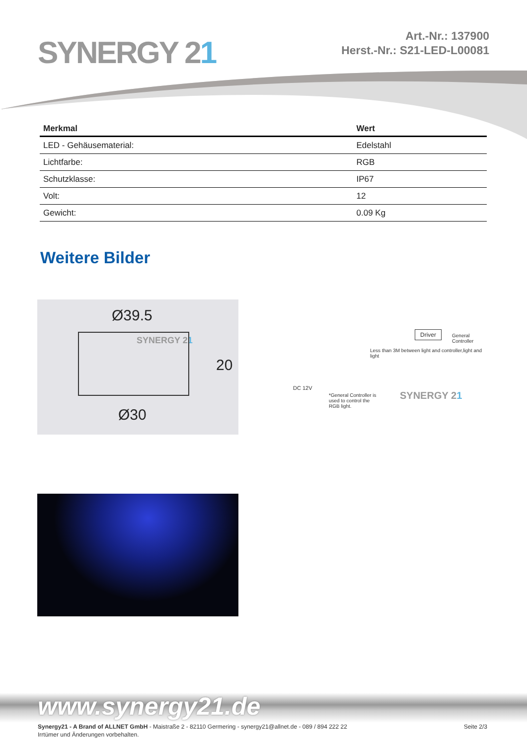SYNERGY 21
Art.-Nr.: 137900
Herst.-Nr.: S21-LED-L00081
| Merkmal | Wert |
| --- | --- |
| LED - Gehäusematerial: | Edelstahl |
| Lichtfarbe: | RGB |
| Schutzklasse: | IP67 |
| Volt: | 12 |
| Gewicht: | 0.09 Kg |
Weitere Bilder
Ø39.5
SYNERGY 21
20
Ø30
Driver
General
Controller
Less than 3M between light and controller,light and light
DC 12V
*General Controller is
used to control the
RGB light.
SYNERGY 21
www.synergy21.de
Seite 2/3 Synergy21 - A Brand of ALLNET GmbH - Maistraße 2 - 82110 Germering - synergy21@allnet.de - 089 / 894 222 22
Irrtümer und Änderungen vorbehalten.